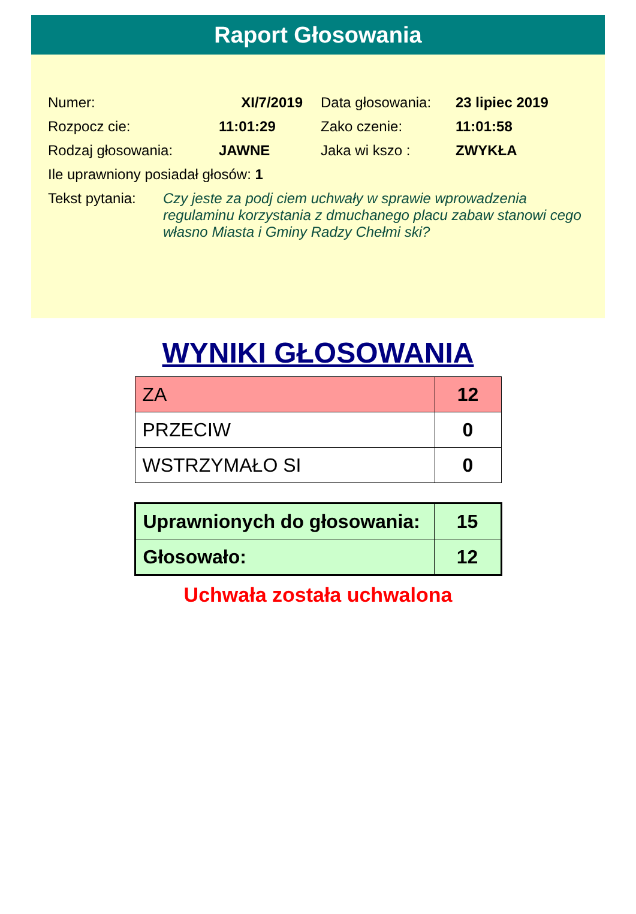Raport Głosowania
| Numer: | XI/7/2019 | | Data głosowania: | 23 lipiec 2019 |
| Rozpocz cie: | 11:01:29 | | Zako czenie: | 11:01:58 |
| Rodzaj głosowania: | JAWNE | | Jaka wi kszo : | ZWYKŁA |
| Ile uprawniony posiadał głosów: 1 | | | | |
Tekst pytania:
Czy jeste za podj ciem uchwały w sprawie wprowadzenia regulaminu korzystania z dmuchanego placu zabaw stanowi cego własno Miasta i Gminy Radzy Chełmi ski?
WYNIKI GŁOSOWANIA
| ZA | 12 |
| PRZECIW | 0 |
| WSTRZYMAŁO SI | 0 |
| Uprawnionych do głosowania: | 15 |
| Głosowało: | 12 |
Uchwała została uchwalona